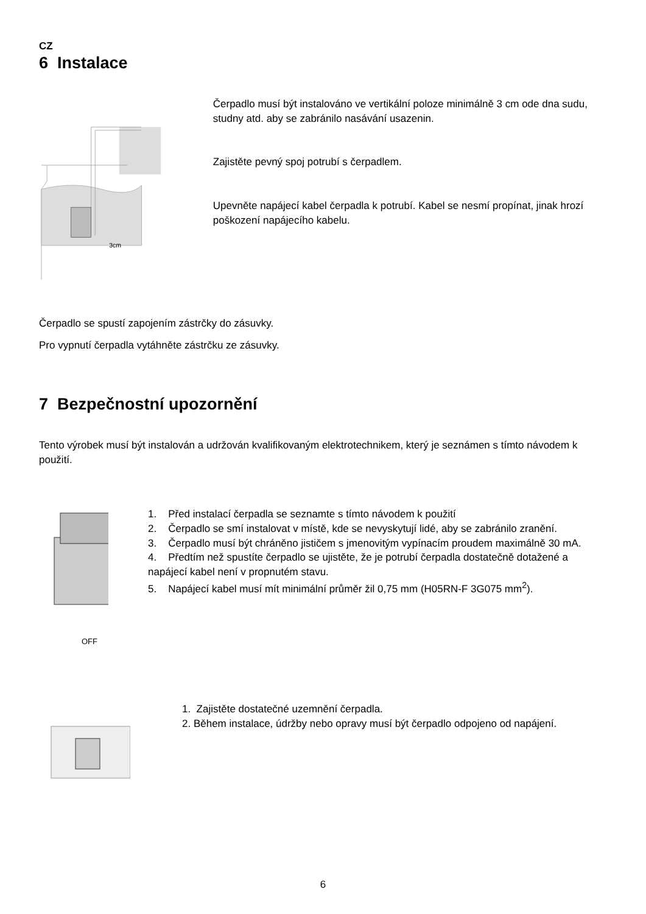CZ
6 Instalace
3cm
Čerpadlo musí být instalováno ve vertikální poloze minimálně 3 cm ode dna sudu, studny atd. aby se zabránilo nasávání usazenin.
Zajistěte pevný spoj potrubí s čerpadlem.
Upevněte napájecí kabel čerpadla k potrubí. Kabel se nesmí propínat, jinak hrozí poškození napájecího kabelu.
Čerpadlo se spustí zapojením zástrčky do zásuvky.
Pro vypnutí čerpadla vytáhněte zástrčku ze zásuvky.
7 Bezpečnostní upozornění
Tento výrobek musí být instalován a udržován kvalifikovaným elektrotechnikem, který je seznámen s tímto návodem k použití.
1. Před instalací čerpadla se seznamte s tímto návodem k použití
2. Čerpadlo se smí instalovat v místě, kde se nevyskytují lidé, aby se zabránilo zranění.
3. Čerpadlo musí být chráněno jističem s jmenovitým vypínacím proudem maximálně 30 mA.
4. Předtím než spustíte čerpadlo se ujistěte, že je potrubí čerpadla dostatečně dotažené a napájecí kabel není v propnutém stavu.
5. Napájecí kabel musí mít minimální průměr žil 0,75 mm (H05RN-F 3G075 mm<sup>2</sup>).
OFF
1. Zajistěte dostatečné uzemnění čerpadla.
2. Během instalace, údržby nebo opravy musí být čerpadlo odpojeno od napájení.
6